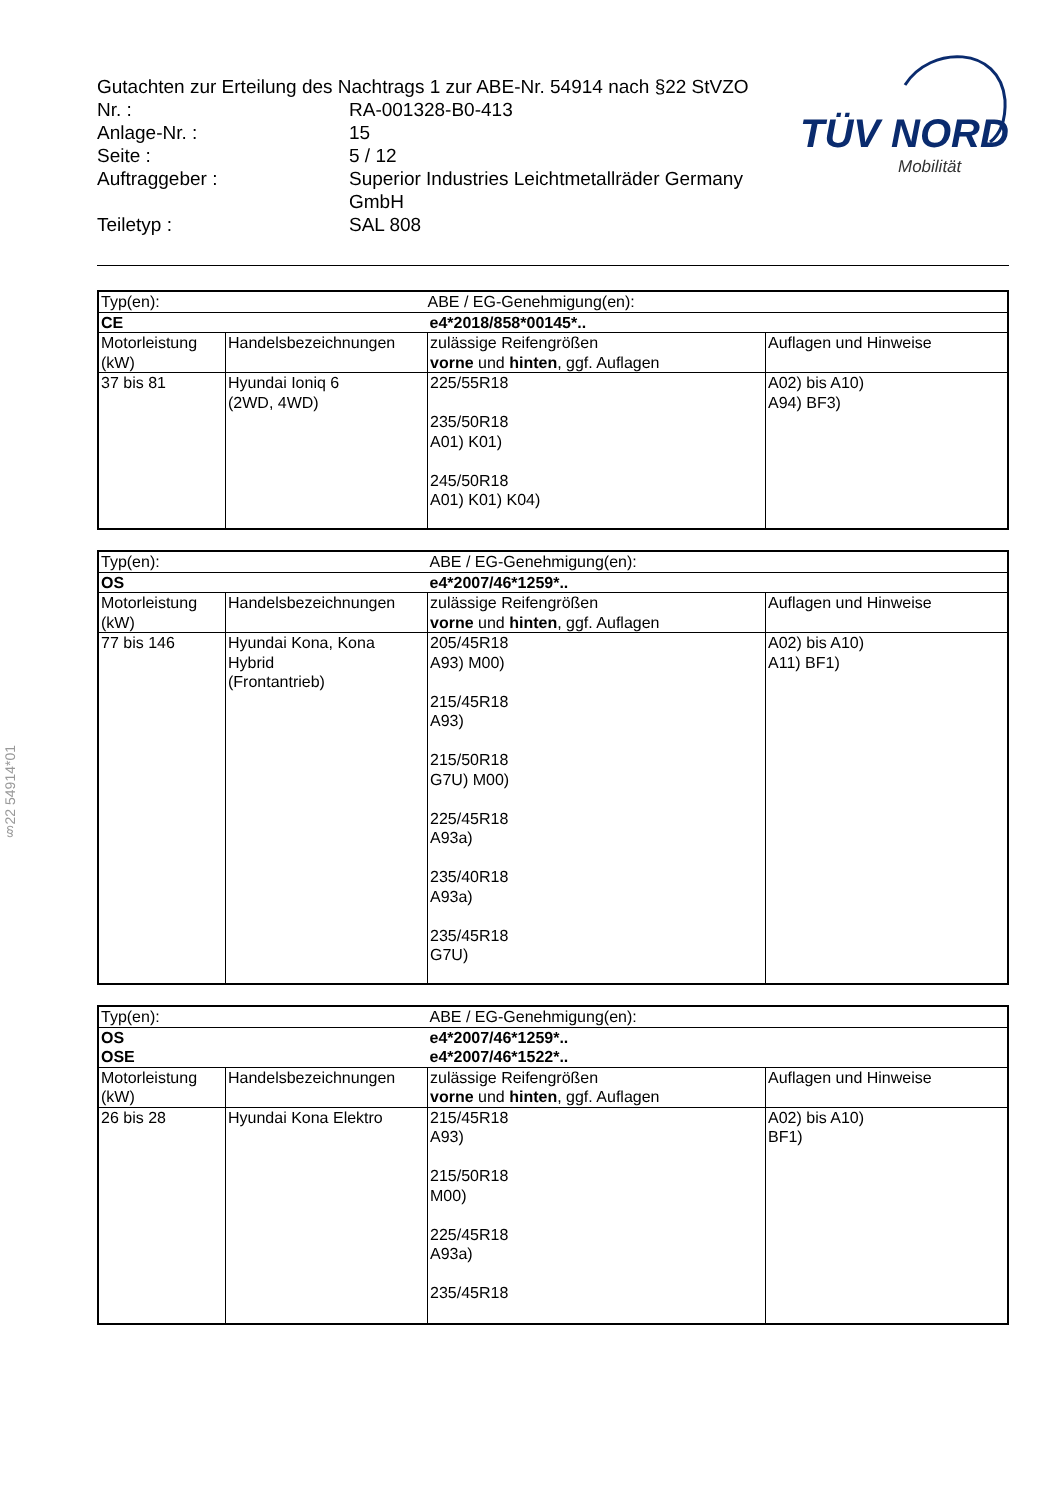§22 54914*01
| Gutachten zur Erteilung des Nachtrags 1 zur ABE-Nr. 54914 nach §22 StVZO | |
| Nr. : | RA-001328-B0-413 |
| Anlage-Nr. : | 15 |
| Seite : | 5 / 12 |
| Auftraggeber : | Superior Industries Leichtmetallräder Germany GmbH |
| Teiletyp : | SAL 808 |
TÜV NORD
Mobilität
| Typ(en): | | ABE / EG-Genehmigung(en): | |
| CE | | e4*2018/858*00145*.. | |
| Motorleistung (kW) | Handelsbezeichnungen | zulässige Reifengrößen vorne und hinten , ggf. Auflagen | Auflagen und Hinweise |
| 37 bis 81 | Hyundai Ioniq 6 (2WD, 4WD) | 225/55R18 235/50R18 A01) K01) 245/50R18 A01) K01) K04) | A02) bis A10) A94) BF3) |
| Typ(en): | | ABE / EG-Genehmigung(en): | |
| OS | | e4*2007/46*1259*.. | |
| Motorleistung (kW) | Handelsbezeichnungen | zulässige Reifengrößen vorne und hinten , ggf. Auflagen | Auflagen und Hinweise |
| 77 bis 146 | Hyundai Kona, Kona Hybrid (Frontantrieb) | 205/45R18 A93) M00) 215/45R18 A93) 215/50R18 G7U) M00) 225/45R18 A93a) 235/40R18 A93a) 235/45R18 G7U) | A02) bis A10) A11) BF1) |
| Typ(en): | | ABE / EG-Genehmigung(en): | |
| OS | | e4*2007/46*1259*.. | |
| OSE | | e4*2007/46*1522*.. | |
| Motorleistung (kW) | Handelsbezeichnungen | zulässige Reifengrößen vorne und hinten , ggf. Auflagen | Auflagen und Hinweise |
| 26 bis 28 | Hyundai Kona Elektro | 215/45R18 A93) 215/50R18 M00) 225/45R18 A93a) 235/45R18 | A02) bis A10) BF1) |